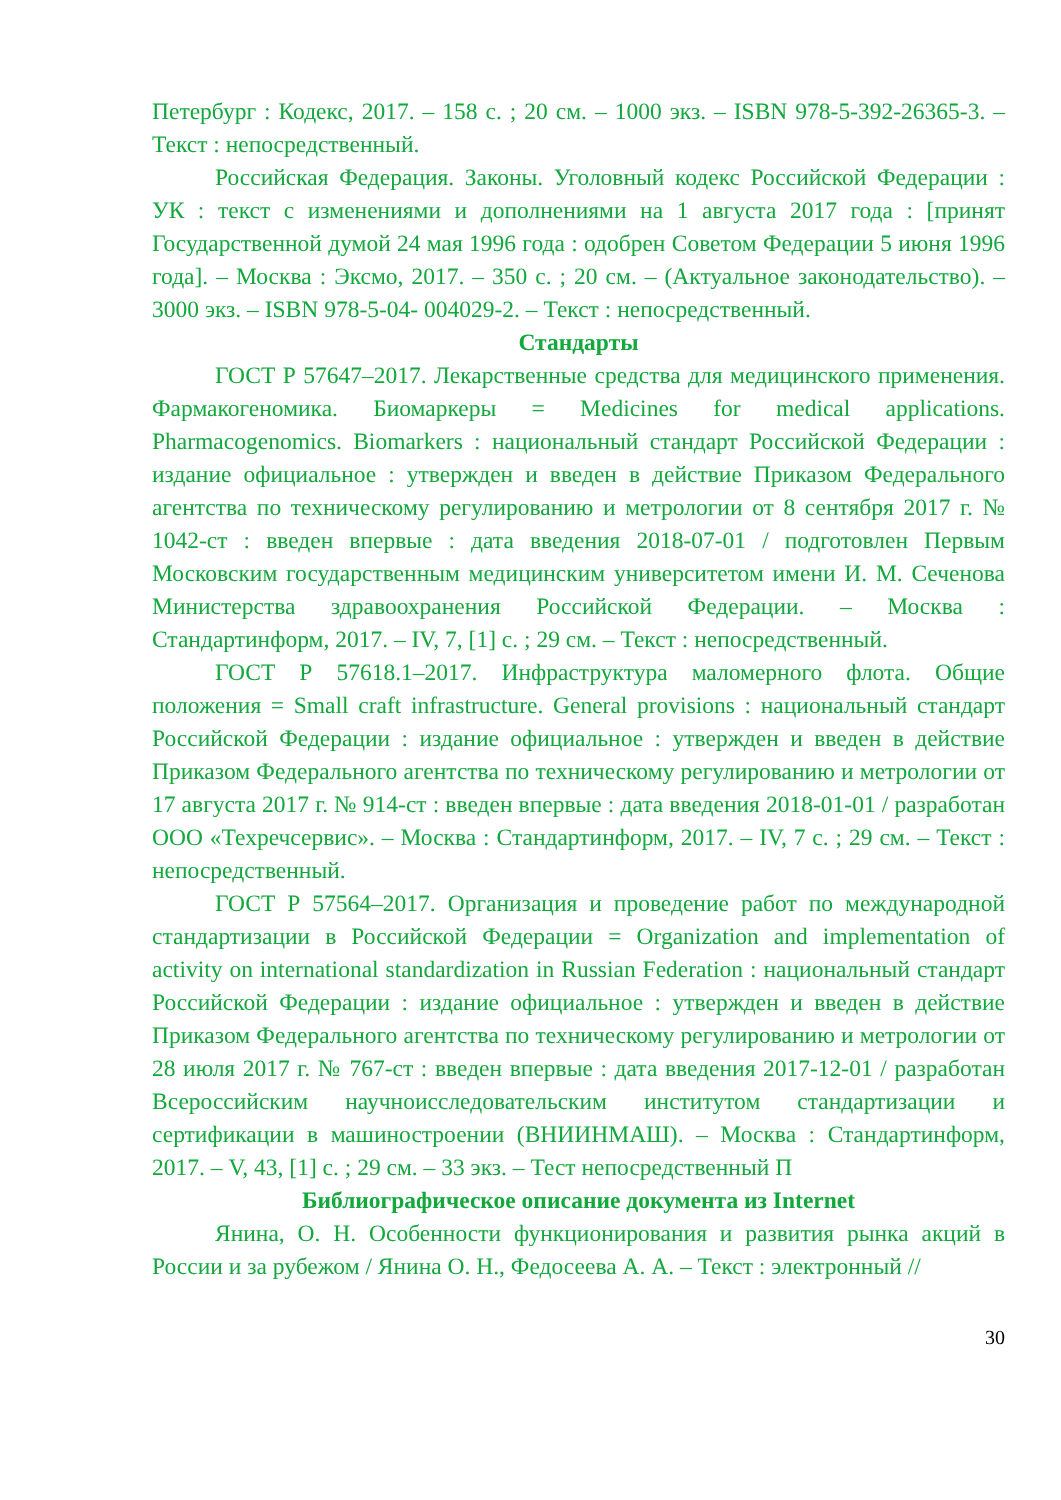Петербург : Кодекс, 2017. – 158 с. ; 20 см. – 1000 экз. – ISBN 978-5-392-26365-3. – Текст : непосредственный.
Российская Федерация. Законы. Уголовный кодекс Российской Федерации : УК : текст с изменениями и дополнениями на 1 августа 2017 года : [принят Государственной думой 24 мая 1996 года : одобрен Советом Федерации 5 июня 1996 года]. – Москва : Эксмо, 2017. – 350 с. ; 20 см. – (Актуальное законодательство). – 3000 экз. – ISBN 978-5-04- 004029-2. – Текст : непосредственный.
Стандарты
ГОСТ Р 57647–2017. Лекарственные средства для медицинского применения. Фармакогеномика. Биомаркеры = Medicines for medical applications. Pharmacogenomics. Biomarkers : национальный стандарт Российской Федерации : издание официальное : утвержден и введен в действие Приказом Федерального агентства по техническому регулированию и метрологии от 8 сентября 2017 г. № 1042-ст : введен впервые : дата введения 2018-07-01 / подготовлен Первым Московским государственным медицинским университетом имени И. М. Сеченова Министерства здравоохранения Российской Федерации. – Москва : Стандартинформ, 2017. – IV, 7, [1] с. ; 29 см. – Текст : непосредственный.
ГОСТ Р 57618.1–2017. Инфраструктура маломерного флота. Общие положения = Small craft infrastructure. General provisions : национальный стандарт Российской Федерации : издание официальное : утвержден и введен в действие Приказом Федерального агентства по техническому регулированию и метрологии от 17 августа 2017 г. № 914-ст : введен впервые : дата введения 2018-01-01 / разработан ООО «Техречсервис». – Москва : Стандартинформ, 2017. – IV, 7 с. ; 29 см. – Текст : непосредственный.
ГОСТ Р 57564–2017. Организация и проведение работ по международной стандартизации в Российской Федерации = Organization and implementation of activity on international standardization in Russian Federation : национальный стандарт Российской Федерации : издание официальное : утвержден и введен в действие Приказом Федерального агентства по техническому регулированию и метрологии от 28 июля 2017 г. № 767-ст : введен впервые : дата введения 2017-12-01 / разработан Всероссийским научноисследовательским институтом стандартизации и сертификации в машиностроении (ВНИИНМАШ). – Москва : Стандартинформ, 2017. – V, 43, [1] с. ; 29 см. – 33 экз. – Тест непосредственный П
Библиографическое описание документа из Internet
Янина, О. Н. Особенности функционирования и развития рынка акций в России и за рубежом / Янина О. Н., Федосеева А. А. – Текст : электронный //
30